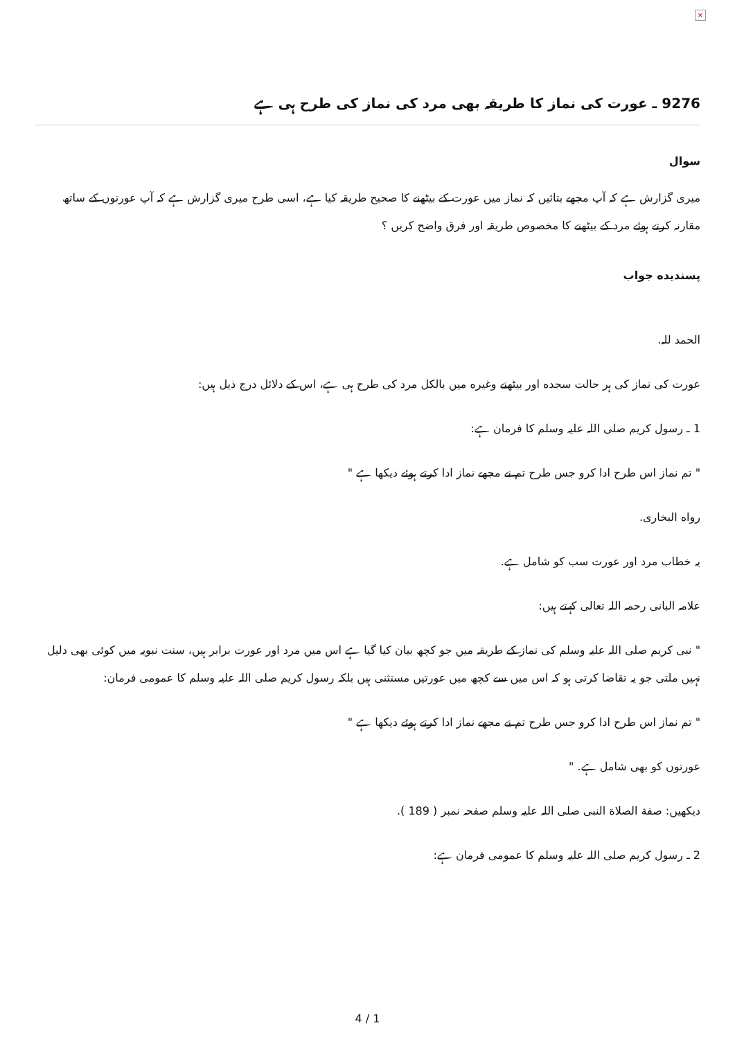×
9276 ـ عورت كى نماز كا طريقہ بهى مرد كى نماز كى طرح ہى ہے
سوال
ميرى گزارش ہے كہ آپ مجھے بتائيں كہ نماز ميں عورت كے بيٹھنے كا صحيح طريقہ كيا ہے، اسى طرح ميرى گزارش ہے كہ آپ عورتوں كے ساتھ مقارنہ كرتے ہوئے مرد كے بيٹھنے كا مخصوص طريقہ اور فرق واضح كريں ؟
پسنديده جواب
الحمد للہ.
عورت كى نماز كى ہر حالت سجده اور بيٹھنے وغيره ميں بالكل مرد كى طرح ہى ہے، اس كے دلائل درج ذيل ہيں:
1 ـ رسول كريم صلى اللہ عليہ وسلم كا فرمان ہے:
" تم نماز اس طرح ادا كرو جس طرح تم نے مجھے نماز ادا كرتے ہوئے ديكھا ہے "
رواه البخارى.
يہ خطاب مرد اور عورت سب كو شامل ہے.
علامہ البانى رحمہ اللہ تعالى كہتے ہيں:
" نبى كريم صلى اللہ عليہ وسلم كى نماز كے طريقہ ميں جو كچھ بيان كيا گيا ہے اس ميں مرد اور عورت برابر ہيں، سنت نبويہ ميں كوئى بهى دليل نہيں ملتى جو يہ تقاضا كرتى ہو كہ اس ميں سے كچھ ميں عورتيں مستثنى ہيں بلكہ رسول كريم صلى اللہ عليہ وسلم كا عمومى فرمان:
" تم نماز اس طرح ادا كرو جس طرح تم نے مجھے نماز ادا كرتے ہوئے ديكھا ہے "
عورتوں كو بهى شامل ہے. "
ديكھيں: صفة الصلاة النبى صلى اللہ عليہ وسلم صفحہ نمبر ( 189 ).
2 ـ رسول كريم صلى اللہ عليہ وسلم كا عمومى فرمان ہے:
4 / 1